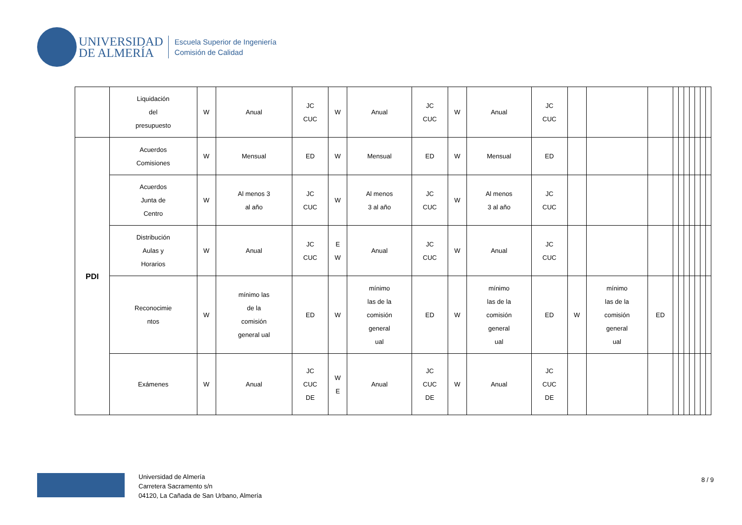UNIVERSIDAD
DE ALMERÍA
Escuela Superior de Ingeniería
Comisión de Calidad
| | Liquidación del presupuesto | W | Anual | JC CUC | W | Anual | JC CUC | W | Anual | JC CUC | | | | | | | | | | |
| PDI | Acuerdos Comisiones | W | Mensual | ED | W | Mensual | ED | W | Mensual | ED | | | | | | | | | | |
| | Acuerdos Junta de Centro | W | Al menos 3 al año | JC CUC | W | Al menos 3 al año | JC CUC | W | Al menos 3 al año | JC CUC | | | | | | | | | | |
| | Distribución Aulas y Horarios | W | Anual | JC CUC | E W | Anual | JC CUC | W | Anual | JC CUC | | | | | | | | | | |
| | Reconocimie ntos | W | mínimo las de la comisión general ual | ED | W | mínimo las de la comisión general ual | ED | W | mínimo las de la comisión general ual | ED | W | mínimo las de la comisión general ual | ED | | | | | | | |
| | Exámenes | W | Anual | JC CUC DE | W E | Anual | JC CUC DE | W | Anual | JC CUC DE | | | | | | | | | | |
Universidad de Almería
Carretera Sacramento s/n
04120, La Cañada de San Urbano, Almería
8 / 9